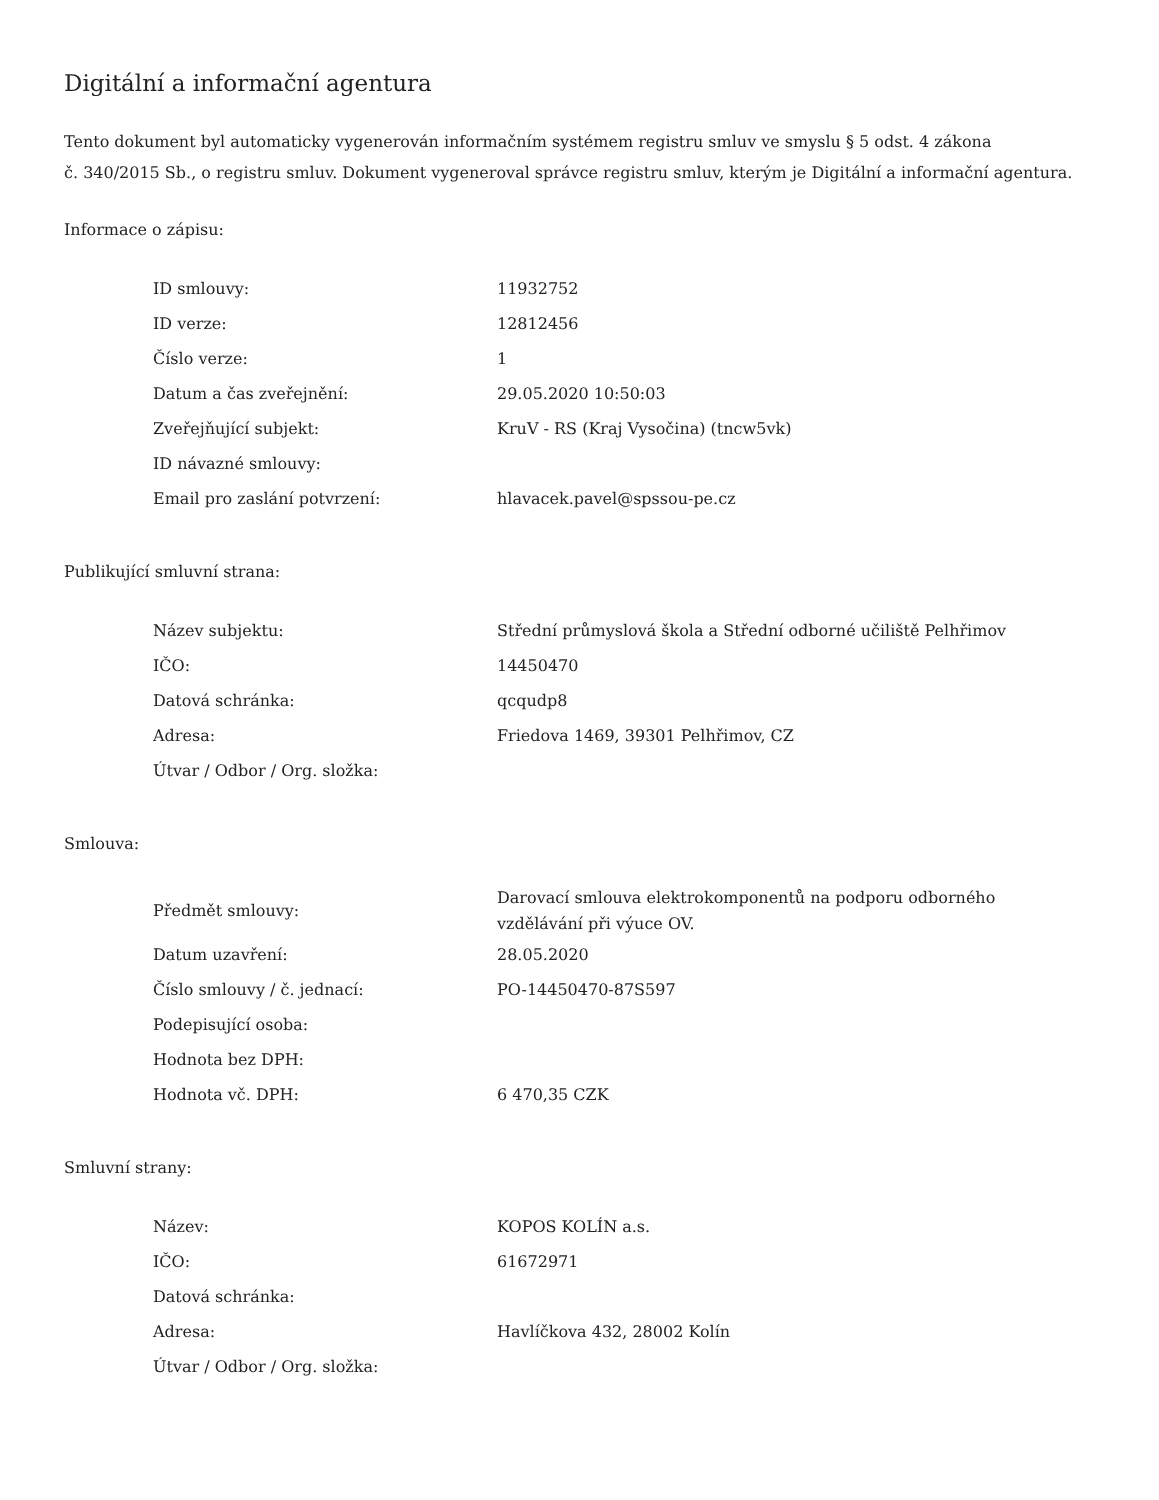Digitální a informační agentura
Tento dokument byl automaticky vygenerován informačním systémem registru smluv ve smyslu § 5 odst. 4 zákona
č. 340/2015 Sb., o registru smluv. Dokument vygeneroval správce registru smluv, kterým je Digitální a informační agentura.
Informace o zápisu:
| ID smlouvy: | 11932752 |
| ID verze: | 12812456 |
| Číslo verze: | 1 |
| Datum a čas zveřejnění: | 29.05.2020 10:50:03 |
| Zveřejňující subjekt: | KruV - RS (Kraj Vysočina) (tncw5vk) |
| ID návazné smlouvy: | |
| Email pro zaslání potvrzení: | hlavacek.pavel@spssou-pe.cz |
Publikující smluvní strana:
| Název subjektu: | Střední průmyslová škola a Střední odborné učiliště Pelhřimov |
| IČO: | 14450470 |
| Datová schránka: | qcqudp8 |
| Adresa: | Friedova 1469, 39301 Pelhřimov, CZ |
| Útvar / Odbor / Org. složka: | |
Smlouva:
| Předmět smlouvy: | Darovací smlouva elektrokomponentů na podporu odborného vzdělávání při výuce OV. |
| Datum uzavření: | 28.05.2020 |
| Číslo smlouvy / č. jednací: | PO-14450470-87S597 |
| Podepisující osoba: | |
| Hodnota bez DPH: | |
| Hodnota vč. DPH: | 6 470,35 CZK |
Smluvní strany:
| Název: | KOPOS KOLÍN a.s. |
| IČO: | 61672971 |
| Datová schránka: | |
| Adresa: | Havlíčkova 432, 28002 Kolín |
| Útvar / Odbor / Org. složka: | |